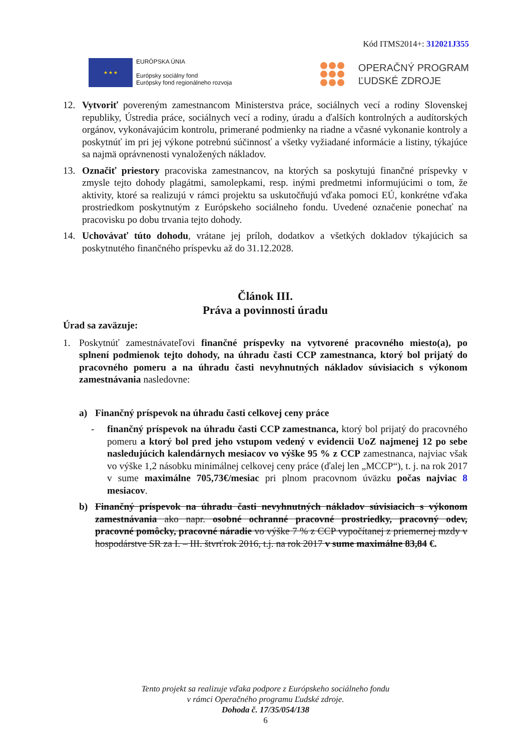Kód ITMS2014+: 312021J355
★ ★ ★
EURÓPSKA ÚNIA
Európsky sociálny fond
Európsky fond regionálneho rozvoja
OPERAČNÝ PROGRAM
ĽUDSKÉ ZDROJE
12. Vytvoriť povereným zamestnancom Ministerstva práce, sociálnych vecí a rodiny Slovenskej republiky, Ústredia práce, sociálnych vecí a rodiny, úradu a ďalších kontrolných a audítorských orgánov, vykonávajúcim kontrolu, primerané podmienky na riadne a včasné vykonanie kontroly a poskytnúť im pri jej výkone potrebnú súčinnosť a všetky vyžiadané informácie a listiny, týkajúce sa najmä oprávnenosti vynaložených nákladov.
13. Označiť priestory pracoviska zamestnancov, na ktorých sa poskytujú finančné príspevky v zmysle tejto dohody plagátmi, samolepkami, resp. inými predmetmi informujúcimi o tom, že aktivity, ktoré sa realizujú v rámci projektu sa uskutočňujú vďaka pomoci EÚ, konkrétne vďaka prostriedkom poskytnutým z Európskeho sociálneho fondu. Uvedené označenie ponechať na pracovisku po dobu trvania tejto dohody.
14. Uchovávať túto dohodu, vrátane jej príloh, dodatkov a všetkých dokladov týkajúcich sa poskytnutého finančného príspevku až do 31.12.2028.
Článok III.
Práva a povinnosti úradu
Úrad sa zaväzuje:
1. Poskytnúť zamestnávateľovi finančné príspevky na vytvorené pracovného miesto(a), po splnení podmienok tejto dohody, na úhradu časti CCP zamestnanca, ktorý bol prijatý do pracovného pomeru a na úhradu časti nevyhnutných nákladov súvisiacich s výkonom zamestnávania nasledovne:
a) Finančný príspevok na úhradu časti celkovej ceny práce
- finančný príspevok na úhradu časti CCP zamestnanca, ktorý bol prijatý do pracovného pomeru a ktorý bol pred jeho vstupom vedený v evidencii UoZ najmenej 12 po sebe nasledujúcich kalendárnych mesiacov vo výške 95 % z CCP zamestnanca, najviac však vo výške 1,2 násobku minimálnej celkovej ceny práce (ďalej len „MCCP“), t. j. na rok 2017 v sume maximálne 705,73€/mesiac pri plnom pracovnom úväzku počas najviac 8 mesiacov.
b) Finančný príspevok na úhradu časti nevyhnutných nákladov súvisiacich s výkonom zamestnávania ako napr. osobné ochranné pracovné prostriedky, pracovný odev, pracovné pomôcky, pracovné náradie vo výške 7 % z CCP vypočítanej z priemernej mzdy v hospodárstve SR za I. – III. štvrťrok 2016, t.j. na rok 2017 v sume maximálne 83,84 €.
Tento projekt sa realizuje vďaka podpore z Európskeho sociálneho fondu
v rámci Operačného programu Ľudské zdroje.
Dohoda č. 17/35/054/138
6